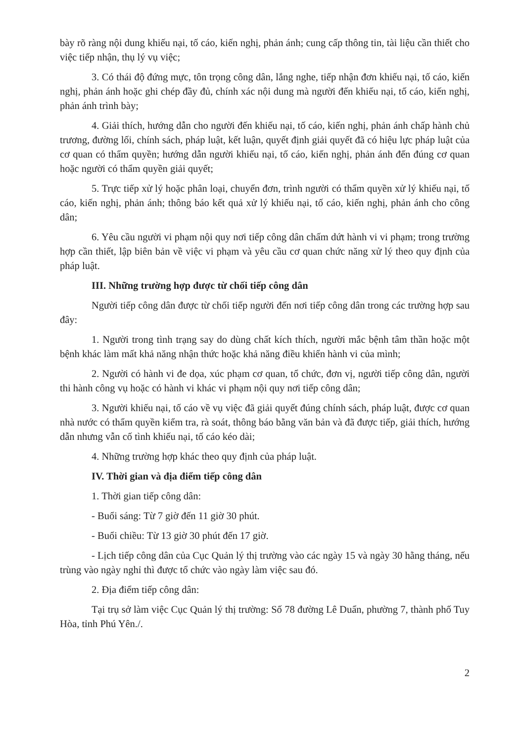bày rõ ràng nội dung khiếu nại, tố cáo, kiến nghị, phản ánh; cung cấp thông tin, tài liệu cần thiết cho việc tiếp nhận, thụ lý vụ việc;
3. Có thái độ đứng mực, tôn trọng công dân, lắng nghe, tiếp nhận đơn khiếu nại, tố cáo, kiến nghị, phản ánh hoặc ghi chép đầy đủ, chính xác nội dung mà người đến khiếu nại, tố cáo, kiến nghị, phản ánh trình bày;
4. Giải thích, hướng dẫn cho người đến khiếu nại, tố cáo, kiến nghị, phản ánh chấp hành chủ trương, đường lối, chính sách, pháp luật, kết luận, quyết định giải quyết đã có hiệu lực pháp luật của cơ quan có thẩm quyền; hướng dẫn người khiếu nại, tố cáo, kiến nghị, phản ánh đến đúng cơ quan hoặc người có thẩm quyền giải quyết;
5. Trực tiếp xử lý hoặc phân loại, chuyển đơn, trình người có thẩm quyền xử lý khiếu nại, tố cáo, kiến nghị, phản ánh; thông báo kết quả xử lý khiếu nại, tố cáo, kiến nghị, phản ánh cho công dân;
6. Yêu cầu người vi phạm nội quy nơi tiếp công dân chấm dứt hành vi vi phạm; trong trường hợp cần thiết, lập biên bản về việc vi phạm và yêu cầu cơ quan chức năng xử lý theo quy định của pháp luật.
III. Những trường hợp được từ chối tiếp công dân
Người tiếp công dân được từ chối tiếp người đến nơi tiếp công dân trong các trường hợp sau đây:
1. Người trong tình trạng say do dùng chất kích thích, người mắc bệnh tâm thần hoặc một bệnh khác làm mất khả năng nhận thức hoặc khả năng điều khiển hành vi của mình;
2. Người có hành vi đe dọa, xúc phạm cơ quan, tổ chức, đơn vị, người tiếp công dân, người thi hành công vụ hoặc có hành vi khác vi phạm nội quy nơi tiếp công dân;
3. Người khiếu nại, tố cáo về vụ việc đã giải quyết đúng chính sách, pháp luật, được cơ quan nhà nước có thẩm quyền kiểm tra, rà soát, thông báo bằng văn bản và đã được tiếp, giải thích, hướng dẫn nhưng vẫn cố tình khiếu nại, tố cáo kéo dài;
4. Những trường hợp khác theo quy định của pháp luật.
IV. Thời gian và địa điểm tiếp công dân
1. Thời gian tiếp công dân:
- Buổi sáng: Từ 7 giờ đến 11 giờ 30 phút.
- Buổi chiều: Từ 13 giờ 30 phút đến 17 giờ.
- Lịch tiếp công dân của Cục Quản lý thị trường vào các ngày 15 và ngày 30 hằng tháng, nếu trùng vào ngày nghỉ thì được tổ chức vào ngày làm việc sau đó.
2. Địa điểm tiếp công dân:
Tại trụ sở làm việc Cục Quản lý thị trường: Số 78 đường Lê Duẩn, phường 7, thành phố Tuy Hòa, tỉnh Phú Yên./.
2